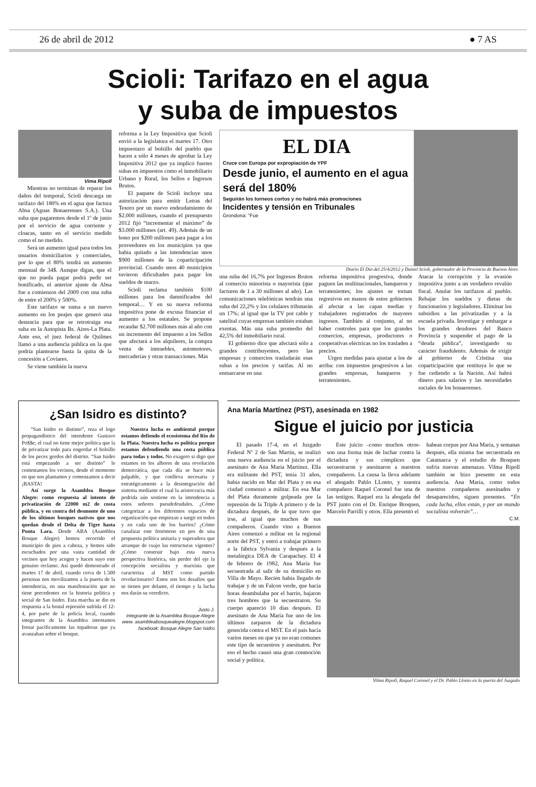26 de abril de 2012 ● 7 AS
Scioli: Tarifazo en el agua
y suba de impuestos
Vima Ripoll
Mientras no terminan de reparar los daños del temporal, Scioli descarga un tarifazo del 180% en el agua que factura Absa (Aguas Bonaerenses S.A.). Una suba que pagaremos desde el 1º de junio por el servicio de agua corriente y cloacas, tanto en el servicio medido como el no medido.
Será un aumento igual para todos los usuarios domiciliarios y comerciales, por lo que el 80% tendrá un aumento mensual de 34$. Aunque digan, que el que no pueda pagar podrá pedir ser bonificado, el anterior ajuste de Absa fue a comienzos del 2009 con una suba de entre el 200% y 500%.
Este tarifazo se suma a un nuevo aumento en los peajes que generó una denuncia para que se retrotraiga esa suba en la Autopista Bs. Aires-La Plata. Ante eso, el juez federal de Quilmes llamó a una audiencia pública en la que podría plantearse hasta la quita de la concesión a Coviares.
Se viene también la nueva
reforma a la Ley Impositiva que Scioli envió a la legislatura el martes 17. Otro impuestazo al bolsillo del pueblo que hacen a sólo 4 meses de aprobar la Ley Impositiva 2012 que ya implicó fuertes subas en impuestos como el inmobiliario Urbano y Rural, los Sellos e Ingresos Brutos.
El paquete de Scioli incluye una autorización para emitir Letras del Tesoro por un nuevo endeudamiento de $2.000 millones, cuando el presupuesto 2012 fijó “incrementar el máximo” de $3.000 millones (art. 49). Además de un bono por $200 millones para pagar a los proveedores en los municipios ya que había quitado a las intendencias unos $900 millones de la coparticipación provincial. Cuando unos 40 municipios tuvieron dificultades para pagar los sueldos de marzo.
Scioli reclama también $100 millones para los damnificados del temporal… Y en su nueva reforma impositiva pone de excusa financiar el aumento a los estatales. Se propone recaudar $2.700 millones más al año con un incremento del impuesto a los Sellos que afectará a los alquileres, la compra venta de inmuebles, automotores, mercaderías y otras transacciones. Más
EL DIA
Cruce con Europa por expropiación de YPF
Desde junio, el aumento en el agua será del 180%
Seguirán los torneos cortos y no habrá más promociones
Incidentes y tensión en Tribunales
Grondona: “Fue
Diario El Día del 25/4/2012 y Daniel Scioli, gobernador de la Provincia de Buenos Aires
una suba del 16,7% por Ingresos Brutos al comercio minorista o mayorista (que facturen de 1 a 30 millones al año). Las comunicaciones telefónicas tendrán una suba del 22,2% y los celulares tributarán un 17%; al igual que la TV por cable y satelital cuyas empresas también estaban exentas. Más una suba promedio del 42,5% del inmobiliario rural.
El gobierno dice que afectará sólo a grandes contribuyentes, pero las empresas y comercios trasladarán esas subas a los precios y tarifas. Al no enmarcarse en una
reforma impositiva progresiva, donde paguen las multinacionales, banqueros y terratenientes; los ajustes se tornan regresivos en manos de estos gobiernos al afectar a las capas medias y trabajadores registrados de mayores ingresos. También al conjunto, al no haber controles para que los grandes comercios, empresas, productores o cooperativas eléctricas no los trasladen a precios.
Urgen medidas para ajustar a los de arriba: con impuestos progresivos a las grandes empresas, banqueros y terratenientes.
Atacar la corrupción y la evasión impositiva junto a un verdadero revalúo fiscal. Anular los tarifazos al pueblo. Rebajar los sueldos y dietas de funcionarios y legisladores. Eliminar los subsidios a las privatizadas y a la escuela privada. Investigar y embargar a los grandes deudores del Banco Provincia y suspender el pago de la “deuda pública”, investigando su carácter fraudulento. Además de exigir al gobierno de Cristina una coparticipación que restituya lo que se fue cediendo a la Nación. Así habrá dinero para salarios y las necesidades sociales de los bonaerenses.
¿San Isidro es distinto?
“San Isidro es distinto”, reza el logo propagandístico del intendente Gustavo Po$$e; el cual no tiene mejor política que la de privatizar todo para engordar el bolsillo de los peces gordos del distrito. “San Isidro está empezando a ser distinto” le contestamos los vecinos, desde el momento en que nos plantamos y comenzamos a decir ¡BASTA!
Así surge la Asamblea Bosque Alegre: como respuesta al intento de privatización de 22000 m2 de costa pública, y en contra del desmonte de uno de los últimos bosques nativos que nos quedan desde el Delta de Tigre hasta Punta Lara. Desde ABA (Asamblea Bosque Alegre) hemos recorrido el municipio de pies a cabeza, y hemos sido escuchados por una vasta cantidad de vecinos que hoy acogen y hacen suyo este genuino reclamo. Así quedó demostrado el martes 17 de abril, cuando cerca de 1.500 personas nos movilizamos a la puerta de la intendencia, en una manifestación que no tiene precedentes en la historia política y social de San Isidro. Esta marcha se dio en respuesta a la brutal represión sufrida el 12-4, por parte de la policía local, cuando integrantes de la Asamblea intentamos frenar pacíficamente las topadoras que ya avanzaban sobre el bosque.
Nuestra lucha es ambiental porque estamos defiendo el ecosistema del Río de la Plata. Nuestra lucha es política porque estamos defendiendo una costa pública para todas y todos. No exagero si digo que estamos en los albores de una revolución democrática, que cada día se hace más palpable, y que conlleva necesaria y estratégicamente a la desintegración del sistema mediante el cual la aristocracia más podrida aún sostiene en la intendencia a estos señores pseudofeudales. ¿Cómo categorizar a los diferentes espacios de organización que empiezan a surgir en todos y en cada uno de los barrios? ¿Cómo canalizar este fenómeno en pos de una propuesta política unitaria y superadora que arranque de cuajo las estructuras vigentes? ¿Cómo construir bajo esta nueva perspectiva histórica, sin perder del eje la concepción socialista y marxista que caracteriza al MST como partido revolucionario? Estos son los desafíos que se tienen por delante, el tiempo y la lucha nos darán su veredicto.
Justo J.
integrante de la Asamblea Bosque Alegre
www. asambleabosquealegre.blogspot.com
facebook: Bosque Alegre San Isidro
Ana María Martínez (PST), asesinada en 1982
Sigue el juicio por justicia
El pasado 17-4, en el Juzgado Federal Nº 2 de San Martín, se realizó una nueva audiencia en el juicio por el asesinato de Ana María Martínez. Ella era militante del PST, tenía 31 años, había nacido en Mar del Plata y en esa ciudad comenzó a militar. En esa Mar del Plata duramente golpeada por la represión de la Triple A primero y de la dictadura después, de la que tuvo que irse, al igual que muchos de sus compañeros. Cuando vino a Buenos Aires comenzó a militar en la regional norte del PST, y entró a trabajar primero a la fábrica Sylvania y después a la metalúrgica DEA de Carapachay. El 4 de febrero de 1982, Ana María fue secuestrada al salir de su domicilio en Villa de Mayo. Recién había llegado de trabajar y de un Falcon verde, que hacía horas deambulaba por el barrio, bajaron tres hombres que la secuestraron. Su cuerpo apareció 10 días después. El asesinato de Ana María fue uno de los últimos zarpazos de la dictadura genocida contra el MST. En el país hacía varios meses en que ya no eran comunes este tipo de secuestros y asesinatos. Por eso el hecho causó una gran conmoción social y política.
Este juicio –como muchos otros- son una forma más de luchar contra la dictadura y sus cómplices que secuestraron y asesinaron a nuestros compañeros. La causa la lleva adelante el abogado Pablo LLonto, y nuestra compañero Raquel Coronel fue una de las testigos. Raquel era la abogada del PST junto con el Dr. Enrique Broquen, Marcelo Parrilli y otros. Ella presentó el
habeas corpus por Ana María, y semanas después, ella misma fue secuestrada en Catamarca y el estudio de Broquen sufría nuevas amenazas. Vilma Ripoll también se hizo presente en esta audiencia. Ana María, como todos nuestros compañeros asesinados y desaparecidos, siguen presentes. “En cada lucha, ellos están, y por un mundo socialista volverán”…
C.M.
Vilma Ripoll, Raquel Coronel y el Dr. Pablo Llonto en la puerta del Juzgado